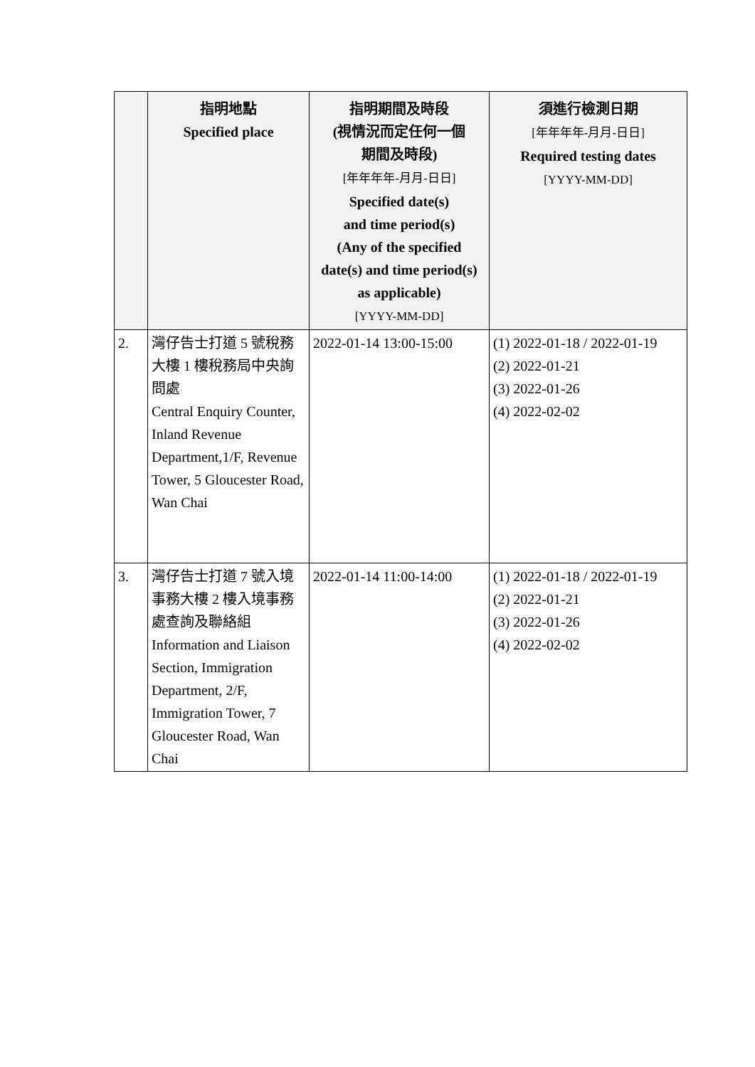| | 指明地點 Specified place | 指明期間及時段 (視情況而定任何一個 期間及時段) [年年年年-月月-日日] Specified date(s) and time period(s) (Any of the specified date(s) and time period(s) as applicable) [YYYY-MM-DD] | 須進行檢測日期 [年年年年-月月-日日] Required testing dates [YYYY-MM-DD] |
| --- | --- | --- | --- |
| 2. | 灣仔告士打道 5 號稅務大樓 1 樓稅務局中央詢問處 Central Enquiry Counter, Inland Revenue Department,1/F, Revenue Tower, 5 Gloucester Road, Wan Chai | 2022-01-14 13:00-15:00 | (1) 2022-01-18 / 2022-01-19 (2) 2022-01-21 (3) 2022-01-26 (4) 2022-02-02 |
| 3. | 灣仔告士打道 7 號入境事務大樓 2 樓入境事務處查詢及聯絡組 Information and Liaison Section, Immigration Department, 2/F, Immigration Tower, 7 Gloucester Road, Wan Chai | 2022-01-14 11:00-14:00 | (1) 2022-01-18 / 2022-01-19 (2) 2022-01-21 (3) 2022-01-26 (4) 2022-02-02 |